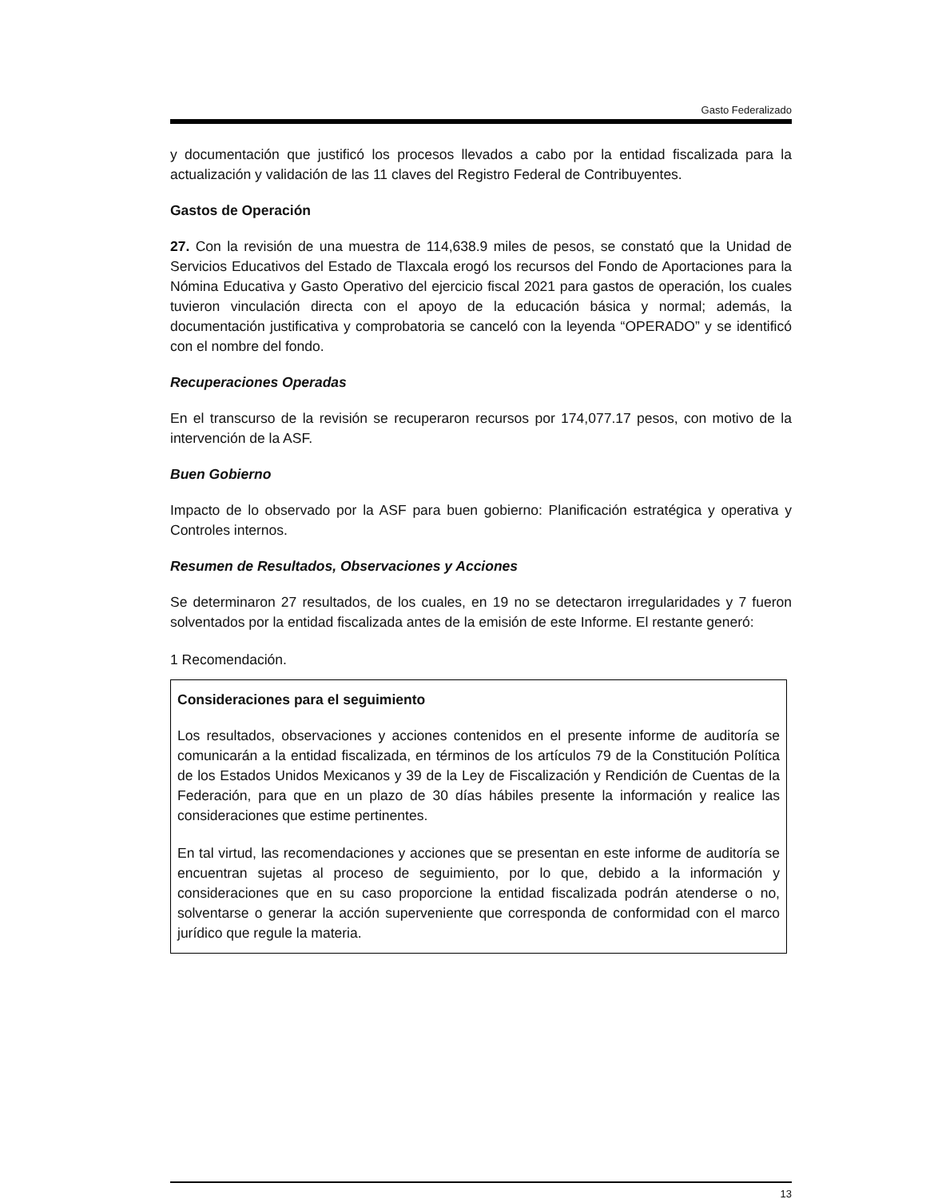Gasto Federalizado
y documentación que justificó los procesos llevados a cabo por la entidad fiscalizada para la actualización y validación de las 11 claves del Registro Federal de Contribuyentes.
Gastos de Operación
27. Con la revisión de una muestra de 114,638.9 miles de pesos, se constató que la Unidad de Servicios Educativos del Estado de Tlaxcala erogó los recursos del Fondo de Aportaciones para la Nómina Educativa y Gasto Operativo del ejercicio fiscal 2021 para gastos de operación, los cuales tuvieron vinculación directa con el apoyo de la educación básica y normal; además, la documentación justificativa y comprobatoria se canceló con la leyenda “OPERADO” y se identificó con el nombre del fondo.
Recuperaciones Operadas
En el transcurso de la revisión se recuperaron recursos por 174,077.17 pesos, con motivo de la intervención de la ASF.
Buen Gobierno
Impacto de lo observado por la ASF para buen gobierno: Planificación estratégica y operativa y Controles internos.
Resumen de Resultados, Observaciones y Acciones
Se determinaron 27 resultados, de los cuales, en 19 no se detectaron irregularidades y 7 fueron solventados por la entidad fiscalizada antes de la emisión de este Informe. El restante generó:
1 Recomendación.
Consideraciones para el seguimiento
Los resultados, observaciones y acciones contenidos en el presente informe de auditoría se comunicarán a la entidad fiscalizada, en términos de los artículos 79 de la Constitución Política de los Estados Unidos Mexicanos y 39 de la Ley de Fiscalización y Rendición de Cuentas de la Federación, para que en un plazo de 30 días hábiles presente la información y realice las consideraciones que estime pertinentes.
En tal virtud, las recomendaciones y acciones que se presentan en este informe de auditoría se encuentran sujetas al proceso de seguimiento, por lo que, debido a la información y consideraciones que en su caso proporcione la entidad fiscalizada podrán atenderse o no, solventarse o generar la acción superveniente que corresponda de conformidad con el marco jurídico que regule la materia.
13